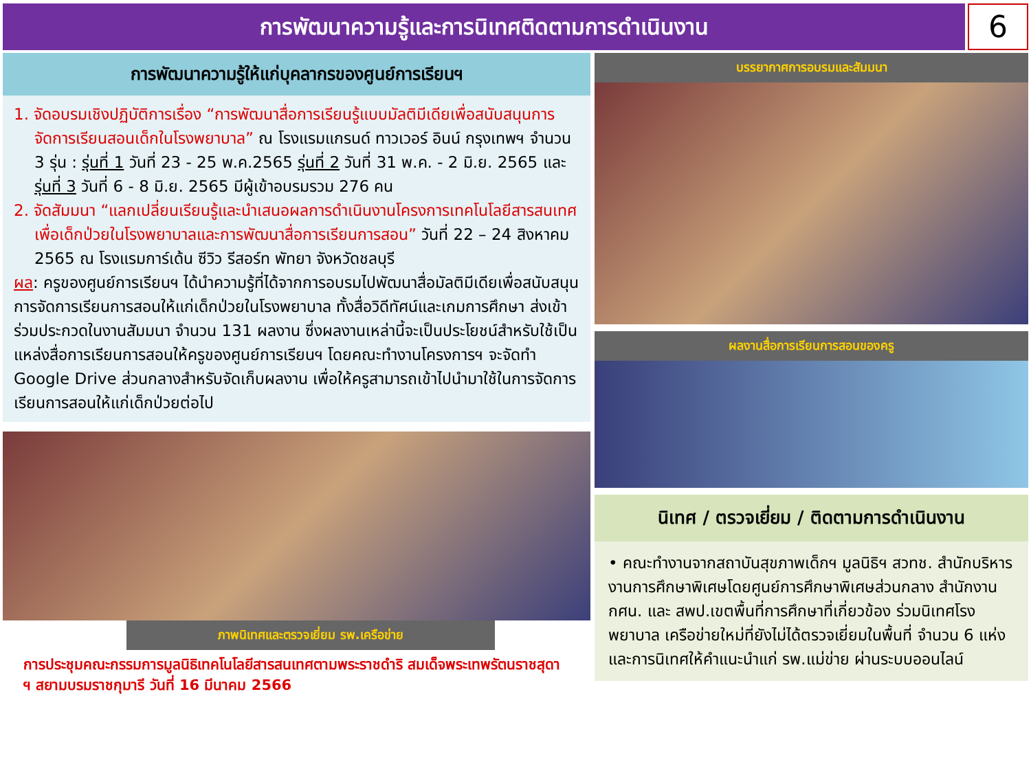การพัฒนาความรู้และการนิเทศติดตามการดำเนินงาน
6
การพัฒนาความรู้ให้แก่บุคลากรของศูนย์การเรียนฯ
1. จัดอบรมเชิงปฏิบัติการเรื่อง “การพัฒนาสื่อการเรียนรู้แบบมัลติมีเดียเพื่อสนับสนุนการจัดการเรียนสอนเด็กในโรงพยาบาล” ณ โรงแรมแกรนด์ ทาวเวอร์ อินน์ กรุงเทพฯ จำนวน 3 รุ่น : รุ่นที่ 1 วันที่ 23 - 25 พ.ค.2565 รุ่นที่ 2 วันที่ 31 พ.ค. - 2 มิ.ย. 2565 และรุ่นที่ 3 วันที่ 6 - 8 มิ.ย. 2565 มีผู้เข้าอบรมรวม 276 คน
2. จัดสัมมนา “แลกเปลี่ยนเรียนรู้และนำเสนอผลการดำเนินงานโครงการเทคโนโลยีสารสนเทศเพื่อเด็กป่วยในโรงพยาบาลและการพัฒนาสื่อการเรียนการสอน” วันที่ 22 – 24 สิงหาคม 2565 ณ โรงแรมการ์เด้น ซีวิว รีสอร์ท พัทยา จังหวัดชลบุรี
ผล: ครูของศูนย์การเรียนฯ ได้นำความรู้ที่ได้จากการอบรมไปพัฒนาสื่อมัลติมีเดียเพื่อสนับสนุนการจัดการเรียนการสอนให้แก่เด็กป่วยในโรงพยาบาล ทั้งสื่อวิดีทัศน์และเกมการศึกษา ส่งเข้าร่วมประกวดในงานสัมมนา จำนวน 131 ผลงาน ซึ่งผลงานเหล่านี้จะเป็นประโยชน์สำหรับใช้เป็นแหล่งสื่อการเรียนการสอนให้ครูของศูนย์การเรียนฯ โดยคณะทำงานโครงการฯ จะจัดทำ Google Drive ส่วนกลางสำหรับจัดเก็บผลงาน เพื่อให้ครูสามารถเข้าไปนำมาใช้ในการจัดการเรียนการสอนให้แก่เด็กป่วยต่อไป
ภาพนิเทศและตรวจเยี่ยม รพ.เครือข่าย
การประชุมคณะกรรมการมูลนิธิเทคโนโลยีสารสนเทศตามพระราชดำริ สมเด็จพระเทพรัตนราชสุดา ฯ สยามบรมราชกุมารี วันที่ 16 มีนาคม 2566
บรรยากาศการอบรมและสัมมนา
ผลงานสื่อการเรียนการสอนของครู
นิเทศ / ตรวจเยี่ยม / ติดตามการดำเนินงาน
• คณะทำงานจากสถาบันสุขภาพเด็กฯ มูลนิธิฯ สวทช. สำนักบริหารงานการศึกษาพิเศษโดยศูนย์การศึกษาพิเศษส่วนกลาง สำนักงาน กศน. และ สพป.เขตพื้นที่การศึกษาที่เกี่ยวข้อง ร่วมนิเทศโรงพยาบาล เครือข่ายใหม่ที่ยังไม่ได้ตรวจเยี่ยมในพื้นที่ จำนวน 6 แห่ง และการนิเทศให้คำแนะนำแก่ รพ.แม่ข่าย ผ่านระบบออนไลน์